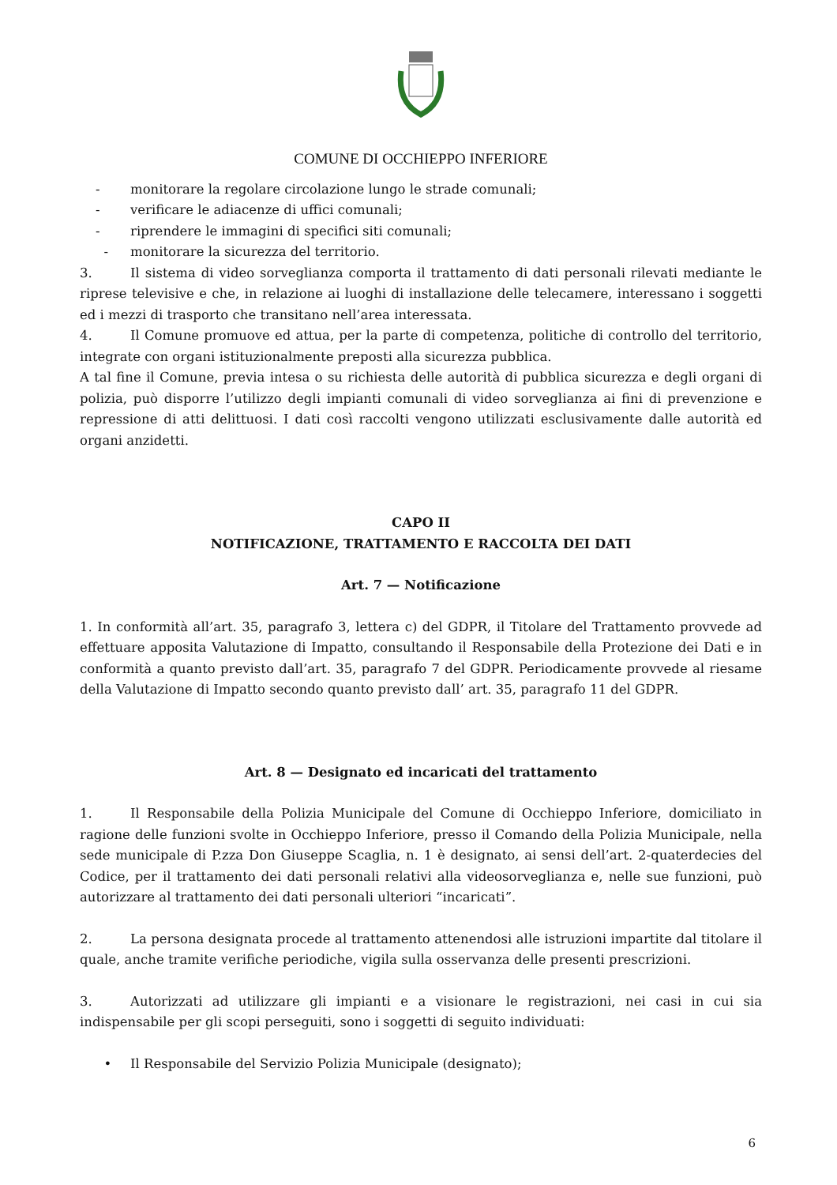COMUNE DI OCCHIEPPO INFERIORE
- monitorare la regolare circolazione lungo le strade comunali;
- verificare le adiacenze di uffici comunali;
- riprendere le immagini di specifici siti comunali;
- monitorare la sicurezza del territorio.
3. Il sistema di video sorveglianza comporta il trattamento di dati personali rilevati mediante le riprese televisive e che, in relazione ai luoghi di installazione delle telecamere, interessano i soggetti ed i mezzi di trasporto che transitano nell’area interessata.
4. Il Comune promuove ed attua, per la parte di competenza, politiche di controllo del territorio, integrate con organi istituzionalmente preposti alla sicurezza pubblica.
A tal fine il Comune, previa intesa o su richiesta delle autorità di pubblica sicurezza e degli organi di polizia, può disporre l’utilizzo degli impianti comunali di video sorveglianza ai fini di prevenzione e repressione di atti delittuosi. I dati così raccolti vengono utilizzati esclusivamente dalle autorità ed organi anzidetti.
CAPO II
NOTIFICAZIONE, TRATTAMENTO E RACCOLTA DEI DATI
Art. 7 — Notificazione
1. In conformità all’art. 35, paragrafo 3, lettera c) del GDPR, il Titolare del Trattamento provvede ad effettuare apposita Valutazione di Impatto, consultando il Responsabile della Protezione dei Dati e in conformità a quanto previsto dall’art. 35, paragrafo 7 del GDPR. Periodicamente provvede al riesame della Valutazione di Impatto secondo quanto previsto dall’ art. 35, paragrafo 11 del GDPR.
Art. 8 — Designato ed incaricati del trattamento
1. Il Responsabile della Polizia Municipale del Comune di Occhieppo Inferiore, domiciliato in ragione delle funzioni svolte in Occhieppo Inferiore, presso il Comando della Polizia Municipale, nella sede municipale di P.zza Don Giuseppe Scaglia, n. 1 è designato, ai sensi dell’art. 2-quaterdecies del Codice, per il trattamento dei dati personali relativi alla videosorveglianza e, nelle sue funzioni, può autorizzare al trattamento dei dati personali ulteriori “incaricati”.
2. La persona designata procede al trattamento attenendosi alle istruzioni impartite dal titolare il quale, anche tramite verifiche periodiche, vigila sulla osservanza delle presenti prescrizioni.
3. Autorizzati ad utilizzare gli impianti e a visionare le registrazioni, nei casi in cui sia indispensabile per gli scopi perseguiti, sono i soggetti di seguito individuati:
• Il Responsabile del Servizio Polizia Municipale (designato);
6